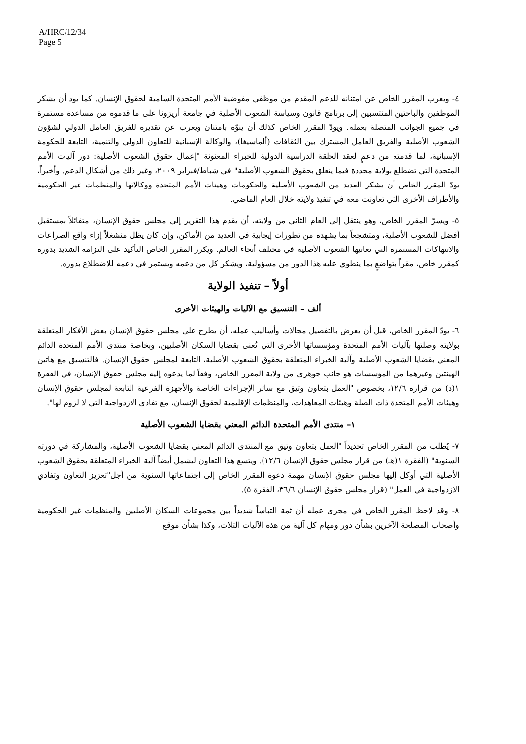A/HRC/12/34
Page 5
٤- ويعرب المقرر الخاص عن امتنانه للدعم المقدم من موظفي مفوضية الأمم المتحدة السامية لحقوق الإنسان. كما يود أن يشكر الموظفين والباحثين المنتسبين إلى برنامج قانون وسياسة الشعوب الأصلية في جامعة أريزونا على ما قدموه من مساعدة مستمرة في جميع الجوانب المتصلة بعمله. ويودّ المقرر الخاص كذلك أن ينوّه بامتنان ويعرب عن تقديره للفريق العامل الدولي لشؤون الشعوب الأصلية والفريق العامل المشترك بين الثقافات (ألماسيغا)، والوكالة الإسبانية للتعاون الدولي والتنمية، التابعة للحكومة الإسبانية، لما قدمته من دعمٍ لعقد الحلقة الدراسية الدولية للخبراء المعنونة "إعمال حقوق الشعوب الأصلية: دور آليات الأمم المتحدة التي تضطلع بولاية محددة فيما يتعلق بحقوق الشعوب الأصلية" في شباط/فبراير ٢٠٠٩، وغير ذلك من أشكال الدعم. وأخيراً، يودّ المقرر الخاص أن يشكر العديد من الشعوب الأصلية والحكومات وهيئات الأمم المتحدة ووكالاتها والمنظمات غير الحكومية والأطراف الأخرى التي تعاونت معه في تنفيذ ولايته خلال العام الماضي.
٥- ويسرّ المقرر الخاص، وهو ينتقل إلى العام الثاني من ولايته، أن يقدم هذا التقرير إلى مجلس حقوق الإنسان، متفائلاً بمستقبل أفضل للشعوب الأصلية، ومتشجعاً بما يشهده من تطورات إيجابية في العديد من الأماكن، وإن كان يظل منشغلاً إزاء واقع الصراعات والانتهاكات المستمرة التي تعانيها الشعوب الأصلية في مختلف أنحاء العالم. ويكرر المقرر الخاص التأكيد على التزامه الشديد بدوره كمقرر خاص، مقراً بتواضعٍ بما ينطوي عليه هذا الدور من مسؤولية، ويشكر كل من دعمه ويستمر في دعمه للاضطلاع بدوره.
أولاً – تنفيذ الولاية
ألف – التنسيق مع الآليات والهيئات الأخرى
٦- يودّ المقرر الخاص، قبل أن يعرض بالتفصيل مجالات وأساليب عمله، أن يطرح على مجلس حقوق الإنسان بعض الأفكار المتعلقة بولايته وصلتها بآليات الأمم المتحدة ومؤسساتها الأخرى التي تُعنى بقضايا السكان الأصليين، وبخاصة منتدى الأمم المتحدة الدائم المعني بقضايا الشعوب الأصلية وآلية الخبراء المتعلقة بحقوق الشعوب الأصلية، التابعة لمجلس حقوق الإنسان. فالتنسيق مع هاتين الهيئتين وغيرهما من المؤسسات هو جانب جوهري من ولاية المقرر الخاص، وفقاً لما يدعوه إليه مجلس حقوق الإنسان، في الفقرة ١(د) من قراره ١٢/٦، بخصوص "العمل بتعاون وثيق مع سائر الإجراءات الخاصة والأجهزة الفرعية التابعة لمجلس حقوق الإنسان وهيئات الأمم المتحدة ذات الصلة وهيئات المعاهدات، والمنظمات الإقليمية لحقوق الإنسان، مع تفادي الازدواجية التي لا لزوم لها".
١– منتدى الأمم المتحدة الدائم المعني بقضايا الشعوب الأصلية
٧- يُطلب من المقرر الخاص تحديداً "العمل بتعاون وثيق مع المنتدى الدائم المعني بقضايا الشعوب الأصلية، والمشاركة في دورته السنوية" (الفقرة ١(هـ) من قرار مجلس حقوق الإنسان ١٢/٦). ويتسع هذا التعاون ليشمل أيضاً آلية الخبراء المتعلقة بحقوق الشعوب الأصلية التي أوكل إليها مجلس حقوق الإنسان مهمة دعوة المقرر الخاص إلى اجتماعاتها السنوية من أجل"تعزيز التعاون وتفادي الازدواجية في العمل" (قرار مجلس حقوق الإنسان ٣٦/٦، الفقرة ٥).
٨- وقد لاحظ المقرر الخاص في مجرى عمله أن ثمة التباساً شديداً بين مجموعات السكان الأصليين والمنظمات غير الحكومية وأصحاب المصلحة الآخرين بشأن دور ومهام كل آلية من هذه الآليات الثلاث، وكذا بشأن موقع